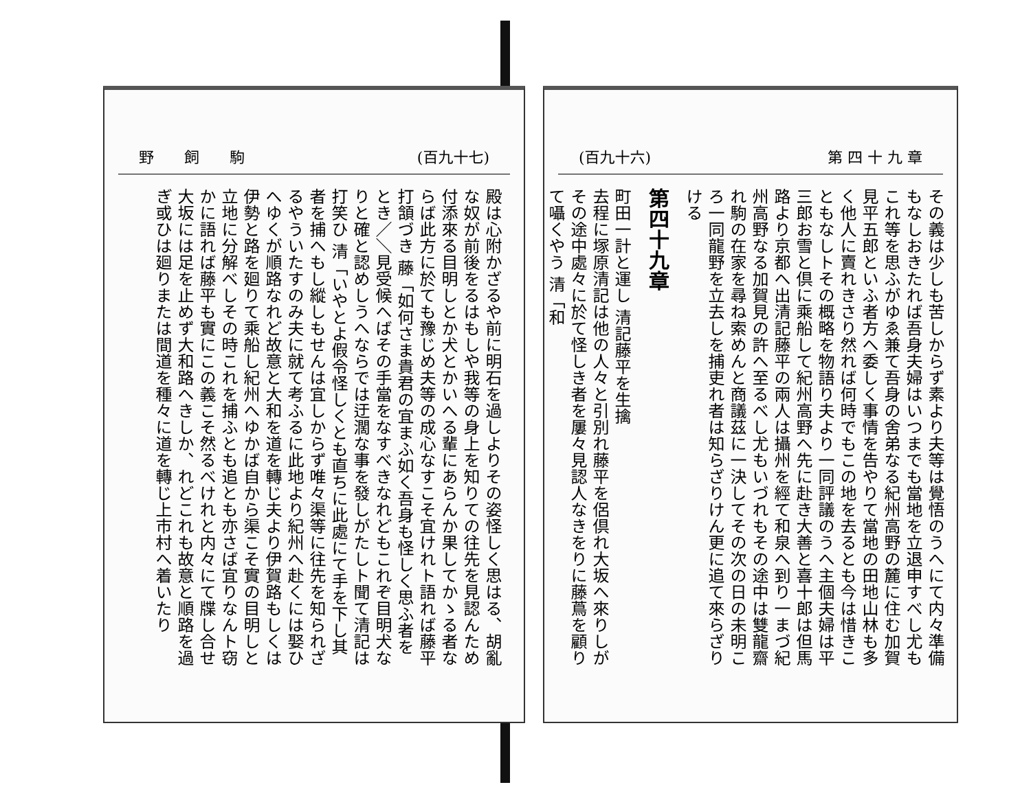(百九十六) 第 四 十 九 章
その義は少しも苦しからず素より夫等は覺悟のうへにて内々準備もなしおきたれば吾身夫婦はいつまでも當地を立退申すべし尤もこれ等を思ふがゆゑ兼て吾身の舍弟なる紀州高野の麓に住む加賀見平五郎といふ者方へ委しく事情を告やりて當地の田地山林も多く他人に賣れきさり然れば何時でもこの地を去るとも今は惜きこともなしトその概略を物語り夫より一同評議のうへ主個夫婦は平三郎お雪と倶に乘船して紀州高野へ先に赴き大善と喜十郎は但馬路より京都へ出清記藤平の兩人は攝州を經て和泉へ到り一まづ紀州高野なる加賀見の許へ至るべし尤もいづれもその途中は雙龍齋れ駒の在家を尋ね索めんと商議茲に一決してその次の日の未明ころ一同龍野を立去しを捕吏れ者は知らざりけん更に追て來らざりける
第四十九章
町田一計と運し 清記藤平を生擒
去程に塚原清記は他の人々と引別れ藤平を侶倶れ大坂へ來りしがその途中處々に於て怪しき者を屢々見認人なきをりに藤蔦を顧りて囁くやう 清「和
野　　飼　　駒 (百九十七)
殿は心附かざるや前に明石を過しよりその姿怪しく思はる、胡亂な奴が前後をるはもしや我等の身上を知りての往先を見認んため付添來る目明しとか犬とかいへる輩にあらんか果してかゝる者ならば此方に於ても豫じめ夫等の成心なすこそ宜けれト語れば藤平打頷づき 藤「如何さま貴君の宜まふ如く吾身も怪しく思ふ者をとき／＼見受候へばその手當をなすべきなれどもこれぞ目明犬なりと確と認めしうへならでは迂濶な事を發しがたしト聞て清記は打笑ひ 清「いやとよ假令怪しくとも直ちに此處にて手を下し其者を捕へもし縱しもせんは宜しからず唯々渠等に往先を知られざるやういたすのみ夫に就て考ふるに此地より紀州へ赴くには娶ひへゆくが順路なれど故意と大和を道を轉じ夫より伊賀路もしくは伊勢と路を廻りて乘船し紀州へゆかば自から渠こそ實の目明しと立地に分解べしその時これを捕ふとも追とも亦さば宜りなんト窃かに語れば藤平も實にこの義こそ然るべけれと内々にて牒し合せ大坂には足を止めず大和路へきしか、れどこれも故意と順路を過ぎ或ひは廻りまたは間道を種々に道を轉じ上市村へ着いたり